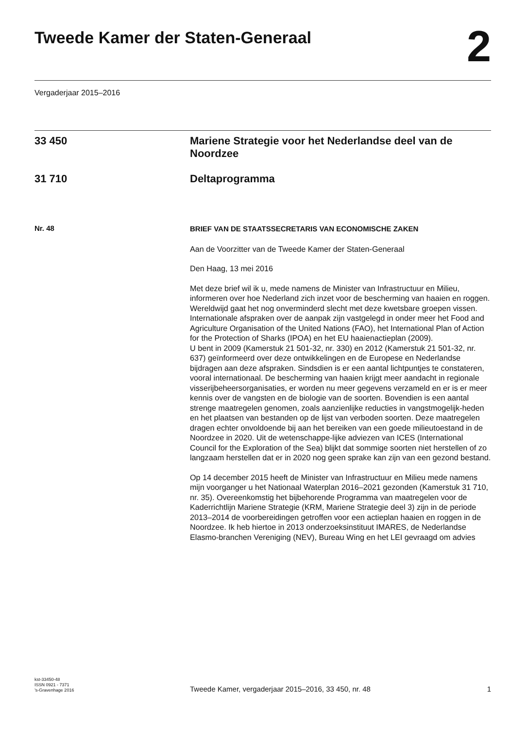Tweede Kamer der Staten-Generaal
2
Vergaderjaar 2015–2016
33 450 Mariene Strategie voor het Nederlandse deel van de Noordzee
31 710 Deltaprogramma
Nr. 48
BRIEF VAN DE STAATSSECRETARIS VAN ECONOMISCHE ZAKEN
Aan de Voorzitter van de Tweede Kamer der Staten-Generaal
Den Haag, 13 mei 2016
Met deze brief wil ik u, mede namens de Minister van Infrastructuur en Milieu, informeren over hoe Nederland zich inzet voor de bescherming van haaien en roggen.
Wereldwijd gaat het nog onverminderd slecht met deze kwetsbare groepen vissen. Internationale afspraken over de aanpak zijn vastgelegd in onder meer het Food and Agriculture Organisation of the United Nations (FAO), het International Plan of Action for the Protection of Sharks (IPOA) en het EU haaienactieplan (2009).
U bent in 2009 (Kamerstuk 21 501-32, nr. 330) en 2012 (Kamerstuk 21 501-32, nr. 637) geïnformeerd over deze ontwikkelingen en de Europese en Nederlandse bijdragen aan deze afspraken. Sindsdien is er een aantal lichtpuntjes te constateren, vooral internationaal. De bescherming van haaien krijgt meer aandacht in regionale visserijbeheersorganisaties, er worden nu meer gegevens verzameld en er is er meer kennis over de vangsten en de biologie van de soorten. Bovendien is een aantal strenge maatregelen genomen, zoals aanzienlijke reducties in vangstmogelijk-heden en het plaatsen van bestanden op de lijst van verboden soorten. Deze maatregelen dragen echter onvoldoende bij aan het bereiken van een goede milieutoestand in de Noordzee in 2020. Uit de wetenschappe-lijke adviezen van ICES (International Council for the Exploration of the Sea) blijkt dat sommige soorten niet herstellen of zo langzaam herstellen dat er in 2020 nog geen sprake kan zijn van een gezond bestand.
Op 14 december 2015 heeft de Minister van Infrastructuur en Milieu mede namens mijn voorganger u het Nationaal Waterplan 2016–2021 gezonden (Kamerstuk 31 710, nr. 35). Overeenkomstig het bijbehorende Programma van maatregelen voor de Kaderrichtlijn Mariene Strategie (KRM, Mariene Strategie deel 3) zijn in de periode 2013–2014 de voorbereidingen getroffen voor een actieplan haaien en roggen in de Noordzee. Ik heb hiertoe in 2013 onderzoeksinstituut IMARES, de Nederlandse Elasmo-branchen Vereniging (NEV), Bureau Wing en het LEI gevraagd om advies
kst-33450-48
ISSN 0921 - 7371
’s-Gravenhage 2016
Tweede Kamer, vergaderjaar 2015–2016, 33 450, nr. 48
1